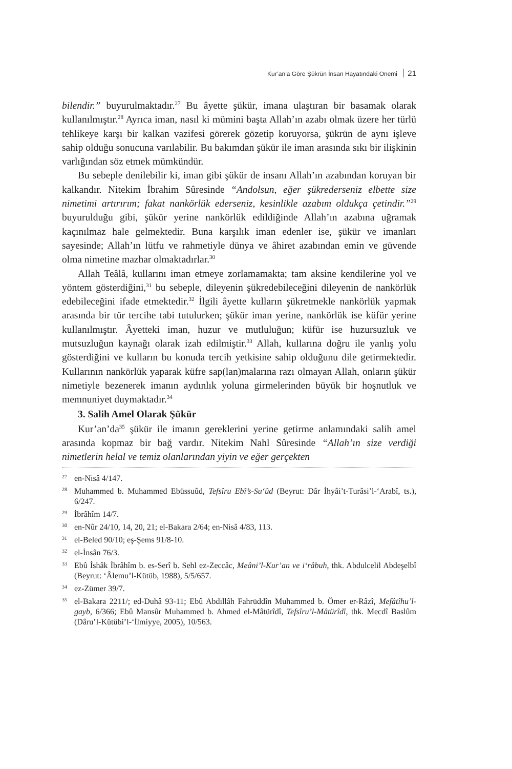Kur’an’a Göre Şükrün İnsan Hayatındaki Önemi 21
bilendir.” buyurulmaktadır.<sup>27</sup> Bu âyette şükür, imana ulaştıran bir basamak olarak kullanılmıştır.<sup>28</sup> Ayrıca iman, nasıl ki mümini başta Allah’ın azabı olmak üzere her türlü tehlikeye karşı bir kalkan vazifesi görerek gözetip koruyorsa, şükrün de aynı işleve sahip olduğu sonucuna varılabilir. Bu bakımdan şükür ile iman arasında sıkı bir ilişkinin varlığından söz etmek mümkündür.
Bu sebeple denilebilir ki, iman gibi şükür de insanı Allah’ın azabından koruyan bir kalkandır. Nitekim İbrahim Sûresinde “Andolsun, eğer şükrederseniz elbette size nimetimi artırırım; fakat nankörlük ederseniz, kesinlikle azabım oldukça çetindir.”<sup>29</sup> buyurulduğu gibi, şükür yerine nankörlük edildiğinde Allah’ın azabına uğramak kaçınılmaz hale gelmektedir. Buna karşılık iman edenler ise, şükür ve imanları sayesinde; Allah’ın lütfu ve rahmetiyle dünya ve âhiret azabından emin ve güvende olma nimetine mazhar olmaktadırlar.<sup>30</sup>
Allah Teâlâ, kullarını iman etmeye zorlamamakta; tam aksine kendilerine yol ve yöntem gösterdiğini,<sup>31</sup> bu sebeple, dileyenin şükredebileceğini dileyenin de nankörlük edebileceğini ifade etmektedir.<sup>32</sup> İlgili âyette kulların şükretmekle nankörlük yapmak arasında bir tür tercihe tabi tutulurken; şükür iman yerine, nankörlük ise küfür yerine kullanılmıştır. Âyetteki iman, huzur ve mutluluğun; küfür ise huzursuzluk ve mutsuzluğun kaynağı olarak izah edilmiştir.<sup>33</sup> Allah, kullarına doğru ile yanlış yolu gösterdiğini ve kulların bu konuda tercih yetkisine sahip olduğunu dile getirmektedir. Kullarının nankörlük yaparak küfre sap(lan)malarına razı olmayan Allah, onların şükür nimetiyle bezenerek imanın aydınlık yoluna girmelerinden büyük bir hoşnutluk ve memnuniyet duymaktadır.<sup>34</sup>
3. Salih Amel Olarak Şükür
Kur’an’da<sup>35</sup> şükür ile imanın gereklerini yerine getirme anlamındaki salih amel arasında kopmaz bir bağ vardır. Nitekim Nahl Sûresinde “Allah’ın size verdiği nimetlerin helal ve temiz olanlarından yiyin ve eğer gerçekten
<sup>27</sup> en-Nisâ 4/147.
<sup>28</sup> Muhammed b. Muhammed Ebüssuûd, Tefsîru Ebî’s-Su‘ûd (Beyrut: Dâr İhyâi’t-Turâsi’l-‘Arabî, ts.), 6/247.
<sup>29</sup> İbrâhîm 14/7.
<sup>30</sup> en-Nûr 24/10, 14, 20, 21; el-Bakara 2/64; en-Nisâ 4/83, 113.
<sup>31</sup> el-Beled 90/10; eş-Şems 91/8-10.
<sup>32</sup> el-İnsân 76/3.
<sup>33</sup> Ebû İshâk İbrâhîm b. es-Serî b. Sehl ez-Zeccâc, Meâni’l-Kur’an ve i‘râbuh, thk. Abdulcelil Abdeşelbî (Beyrut: ‘Âlemu’l-Kütüb, 1988), 5/5/657.
<sup>34</sup> ez-Zümer 39/7.
<sup>35</sup> el-Bakara 2211/; ed-Duhâ 93-11; Ebû Abdillâh Fahrüddîn Muhammed b. Ömer er-Râzî, Mefâtîhu’l-gayb, 6/366; Ebû Mansûr Muhammed b. Ahmed el-Mâtürîdî, Tefsîru’l-Mâtürîdî, thk. Mecdî Baslûm (Dâru’l-Kütübi’l-‘İlmiyye, 2005), 10/563.